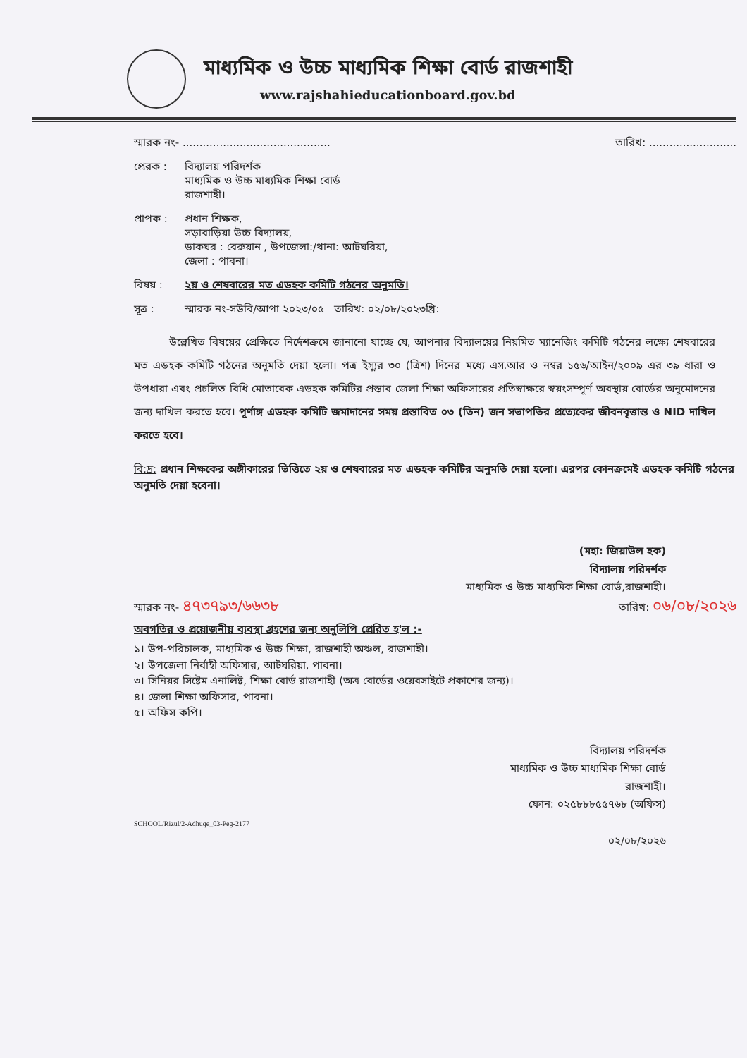মাধ্যমিক ও উচ্চ মাধ্যমিক শিক্ষা বোর্ড রাজশাহী
www.rajshahieducationboard.gov.bd
স্মারক নং- ............................................ তারিখ: ..........................
প্রেরক : বিদ্যালয় পরিদর্শক
মাধ্যমিক ও উচ্চ মাধ্যমিক শিক্ষা বোর্ড
রাজশাহী।
প্রাপক : প্রধান শিক্ষক,
সড়াবাড়িয়া উচ্চ বিদ্যালয়,
ডাকঘর : বেরুয়ান , উপজেলা:/থানা: আটঘরিয়া,
জেলা : পাবনা।
বিষয় : ২য় ও শেষবারের মত এডহক কমিটি গঠনের অনুমতি।
সূত্র : স্মারক নং-সউবি/আপা ২০২৩/০৫ তারিখ: ০২/০৮/২০২৩খ্রি:
উল্লেখিত বিষয়ের প্রেক্ষিতে নির্দেশক্রমে জানানো যাচ্ছে যে, আপনার বিদ্যালয়ের নিয়মিত ম্যানেজিং কমিটি গঠনের লক্ষ্যে শেষবারের মত এডহক কমিটি গঠনের অনুমতি দেয়া হলো। পত্র ইস্যুর ৩০ (ত্রিশ) দিনের মধ্যে এস.আর ও নম্বর ১৫৬/আইন/২০০৯ এর ৩৯ ধারা ও উপধারা এবং প্রচলিত বিধি মোতাবেক এডহক কমিটির প্রস্তাব জেলা শিক্ষা অফিসারের প্রতিস্বাক্ষরে স্বয়ংসম্পূর্ণ অবস্থায় বোর্ডের অনুমোদনের জন্য দাখিল করতে হবে। পূর্ণাঙ্গ এডহক কমিটি জমাদানের সময় প্রস্তাবিত ০৩ (তিন) জন সভাপতির প্রত্যেকের জীবনবৃত্তান্ত ও NID দাখিল করতে হবে।
বি:দ্র: প্রধান শিক্ষকের অঙ্গীকারের ভিত্তিতে ২য় ও শেষবারের মত এডহক কমিটির অনুমতি দেয়া হলো। এরপর কোনক্রমেই এডহক কমিটি গঠনের অনুমতি দেয়া হবেনা।
(মহা: জিয়াউল হক)
বিদ্যালয় পরিদর্শক
মাধ্যমিক ও উচ্চ মাধ্যমিক শিক্ষা বোর্ড,রাজশাহী।
স্মারক নং- ৪৭৩৭৯৩/৬৬৩৮ তারিখ: ০৬/০৮/২০২৬
অবগতির ও প্রয়োজনীয় ব্যবস্থা গ্রহণের জন্য অনুলিপি প্রেরিত হ'ল :-
১। উপ-পরিচালক, মাধ্যমিক ও উচ্চ শিক্ষা, রাজশাহী অঞ্চল, রাজশাহী।
২। উপজেলা নির্বাহী অফিসার, আটঘরিয়া, পাবনা।
৩। সিনিয়র সিষ্টেম এনালিষ্ট, শিক্ষা বোর্ড রাজশাহী (অত্র বোর্ডের ওয়েবসাইটে প্রকাশের জন্য)।
৪। জেলা শিক্ষা অফিসার, পাবনা।
৫। অফিস কপি।
বিদ্যালয় পরিদর্শক
মাধ্যমিক ও উচ্চ মাধ্যমিক শিক্ষা বোর্ড
রাজশাহী।
ফোন: ০২৫৮৮৮৫৫৭৬৮ (অফিস)
SCHOOL/Rizul/2-Adhuqe_03-Peg-2177
০২/০৮/২০২৬